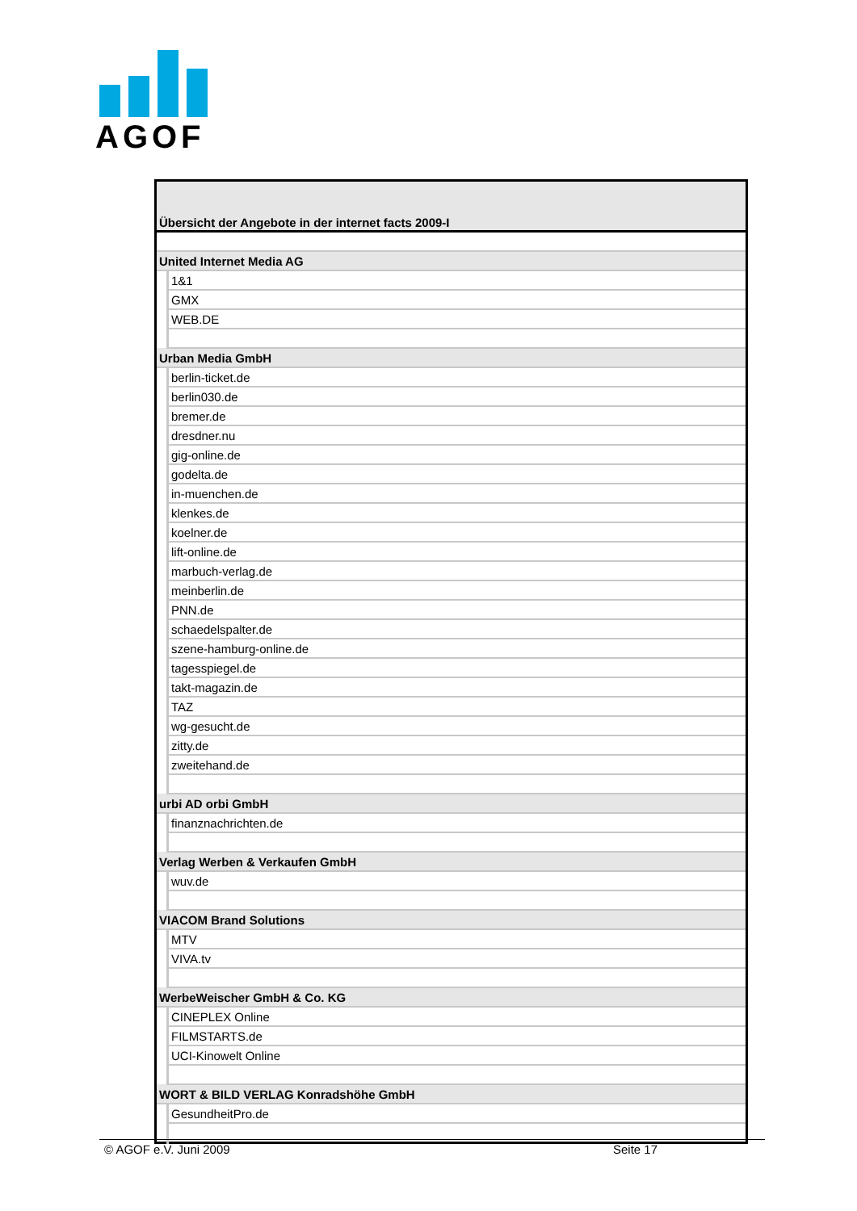AGOF
| Übersicht der Angebote in der internet facts 2009-I | |
| United Internet Media AG | |
| | 1&1 |
| | GMX |
| | WEB.DE |
| Urban Media GmbH | |
| | berlin-ticket.de |
| | berlin030.de |
| | bremer.de |
| | dresdner.nu |
| | gig-online.de |
| | godelta.de |
| | in-muenchen.de |
| | klenkes.de |
| | koelner.de |
| | lift-online.de |
| | marbuch-verlag.de |
| | meinberlin.de |
| | PNN.de |
| | schaedelspalter.de |
| | szene-hamburg-online.de |
| | tagesspiegel.de |
| | takt-magazin.de |
| | TAZ |
| | wg-gesucht.de |
| | zitty.de |
| | zweitehand.de |
| urbi AD orbi GmbH | |
| | finanznachrichten.de |
| Verlag Werben & Verkaufen GmbH | |
| | wuv.de |
| VIACOM Brand Solutions | |
| | MTV |
| | VIVA.tv |
| WerbeWeischer GmbH & Co. KG | |
| | CINEPLEX Online |
| | FILMSTARTS.de |
| | UCI-Kinowelt Online |
| WORT & BILD VERLAG Konradshöhe GmbH | |
| | GesundheitPro.de |
© AGOF e.V. Juni 2009 Seite 17